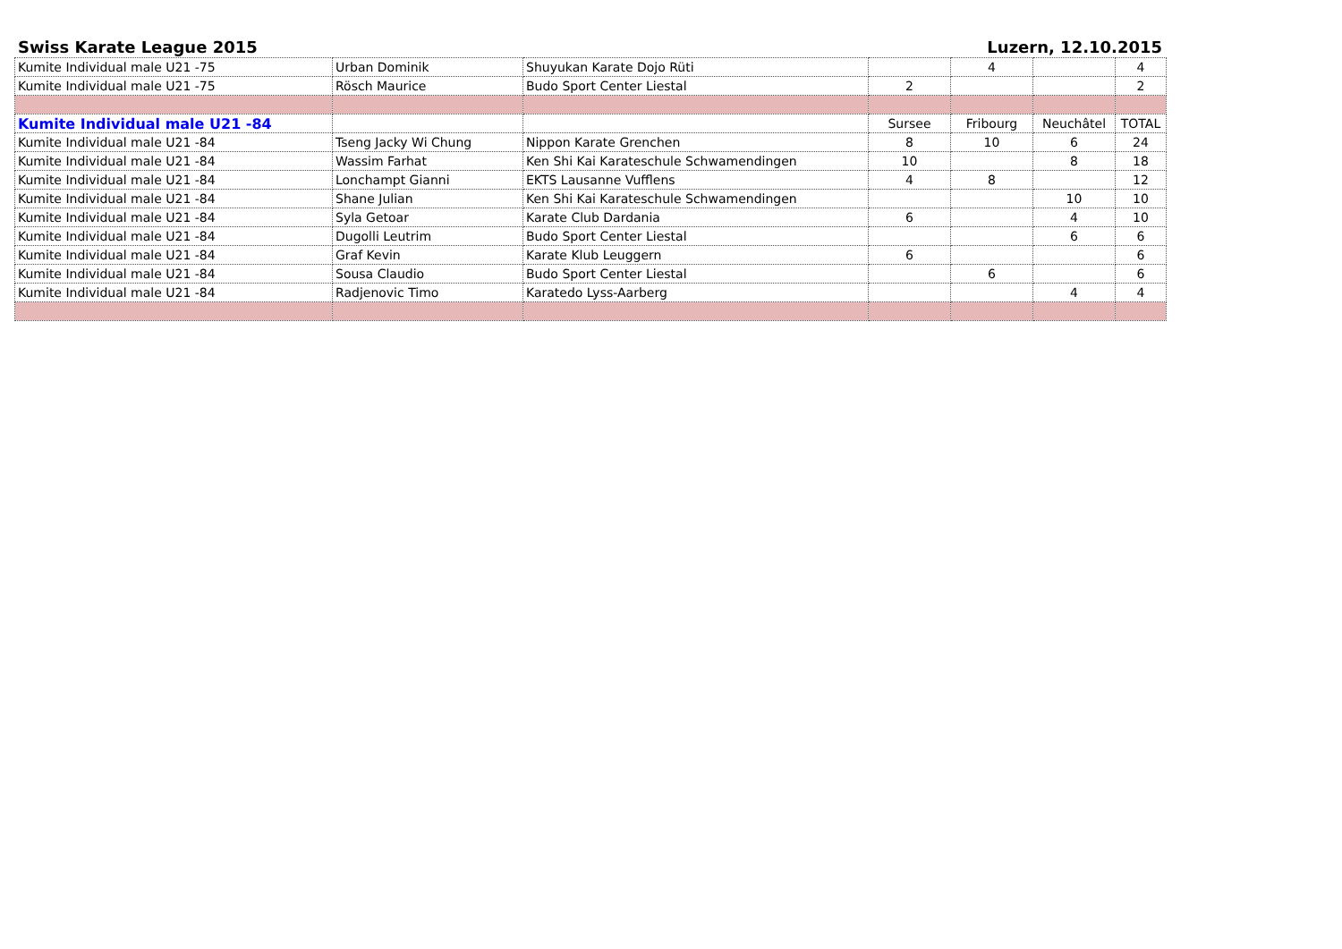Swiss Karate League 2015 Luzern, 12.10.2015
| Kumite Individual male U21 -75 | Urban Dominik | Shuyukan Karate Dojo Rüti | | 4 | | 4 |
| Kumite Individual male U21 -75 | Rösch Maurice | Budo Sport Center Liestal | 2 | | | 2 |
| Kumite Individual male U21 -84 | | | Sursee | Fribourg | Neuchâtel | TOTAL |
| Kumite Individual male U21 -84 | Tseng Jacky Wi Chung | Nippon Karate Grenchen | 8 | 10 | 6 | 24 |
| Kumite Individual male U21 -84 | Wassim Farhat | Ken Shi Kai Karateschule Schwamendingen | 10 | | 8 | 18 |
| Kumite Individual male U21 -84 | Lonchampt Gianni | EKTS Lausanne Vufflens | 4 | 8 | | 12 |
| Kumite Individual male U21 -84 | Shane Julian | Ken Shi Kai Karateschule Schwamendingen | | | 10 | 10 |
| Kumite Individual male U21 -84 | Syla Getoar | Karate Club Dardania | 6 | | 4 | 10 |
| Kumite Individual male U21 -84 | Dugolli Leutrim | Budo Sport Center Liestal | | | 6 | 6 |
| Kumite Individual male U21 -84 | Graf Kevin | Karate Klub Leuggern | 6 | | | 6 |
| Kumite Individual male U21 -84 | Sousa Claudio | Budo Sport Center Liestal | | 6 | | 6 |
| Kumite Individual male U21 -84 | Radjenovic Timo | Karatedo Lyss-Aarberg | | | 4 | 4 |